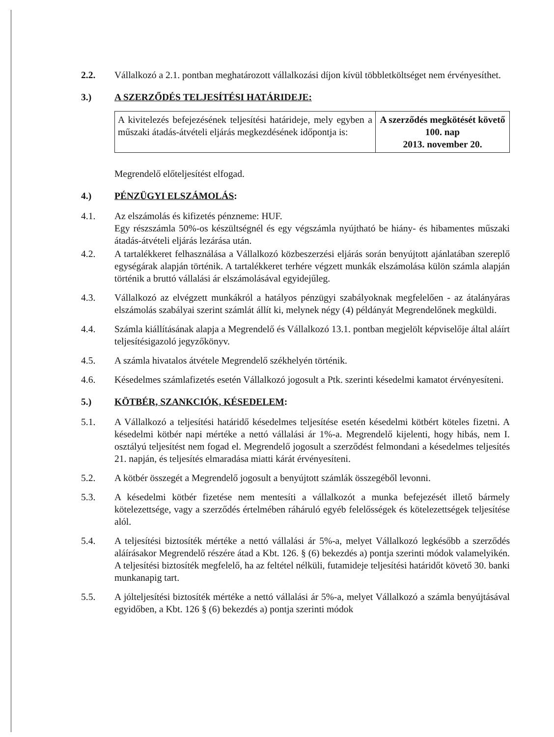2.2. Vállalkozó a 2.1. pontban meghatározott vállalkozási díjon kívül többletköltséget nem érvényesíthet.
3.) A SZERZŐDÉS TELJESÍTÉSI HATÁRIDEJE:
| A kivitelezés befejezésének teljesítési határideje, mely egyben a műszaki átadás-átvételi eljárás megkezdésének időpontja is: | A szerződés megkötését követő 100. nap 2013. november 20. |
Megrendelő előteljesítést elfogad.
4.) PÉNZÜGYI ELSZÁMOLÁS:
4.1. Az elszámolás és kifizetés pénzneme: HUF.
Egy részszámla 50%-os készültségnél és egy végszámla nyújtható be hiány- és hibamentes műszaki átadás-átvételi eljárás lezárása után.
4.2. A tartalékkeret felhasználása a Vállalkozó közbeszerzési eljárás során benyújtott ajánlatában szereplő egységárak alapján történik. A tartalékkeret terhére végzett munkák elszámolása külön számla alapján történik a bruttó vállalási ár elszámolásával egyidejűleg.
4.3. Vállalkozó az elvégzett munkákról a hatályos pénzügyi szabályoknak megfelelően - az átalányáras elszámolás szabályai szerint számlát állít ki, melynek négy (4) példányát Megrendelőnek megküldi.
4.4. Számla kiállításának alapja a Megrendelő és Vállalkozó 13.1. pontban megjelölt képviselője által aláírt teljesítésigazoló jegyzőkönyv.
4.5. A számla hivatalos átvétele Megrendelő székhelyén történik.
4.6. Késedelmes számlafizetés esetén Vállalkozó jogosult a Ptk. szerinti késedelmi kamatot érvényesíteni.
5.) KÖTBÉR, SZANKCIÓK, KÉSEDELEM:
5.1. A Vállalkozó a teljesítési határidő késedelmes teljesítése esetén késedelmi kötbért köteles fizetni. A késedelmi kötbér napi mértéke a nettó vállalási ár 1%-a. Megrendelő kijelenti, hogy hibás, nem I. osztályú teljesítést nem fogad el. Megrendelő jogosult a szerződést felmondani a késedelmes teljesítés 21. napján, és teljesítés elmaradása miatti kárát érvényesíteni.
5.2. A kötbér összegét a Megrendelő jogosult a benyújtott számlák összegéből levonni.
5.3. A késedelmi kötbér fizetése nem mentesíti a vállalkozót a munka befejezését illető bármely kötelezettsége, vagy a szerződés értelmében ráháruló egyéb felelősségek és kötelezettségek teljesítése alól.
5.4. A teljesítési biztosíték mértéke a nettó vállalási ár 5%-a, melyet Vállalkozó legkésőbb a szerződés aláírásakor Megrendelő részére átad a Kbt. 126. § (6) bekezdés a) pontja szerinti módok valamelyikén. A teljesítési biztosíték megfelelő, ha az feltétel nélküli, futamideje teljesítési határidőt követő 30. banki munkanapig tart.
5.5. A jólteljesítési biztosíték mértéke a nettó vállalási ár 5%-a, melyet Vállalkozó a számla benyújtásával egyidőben, a Kbt. 126 § (6) bekezdés a) pontja szerinti módok